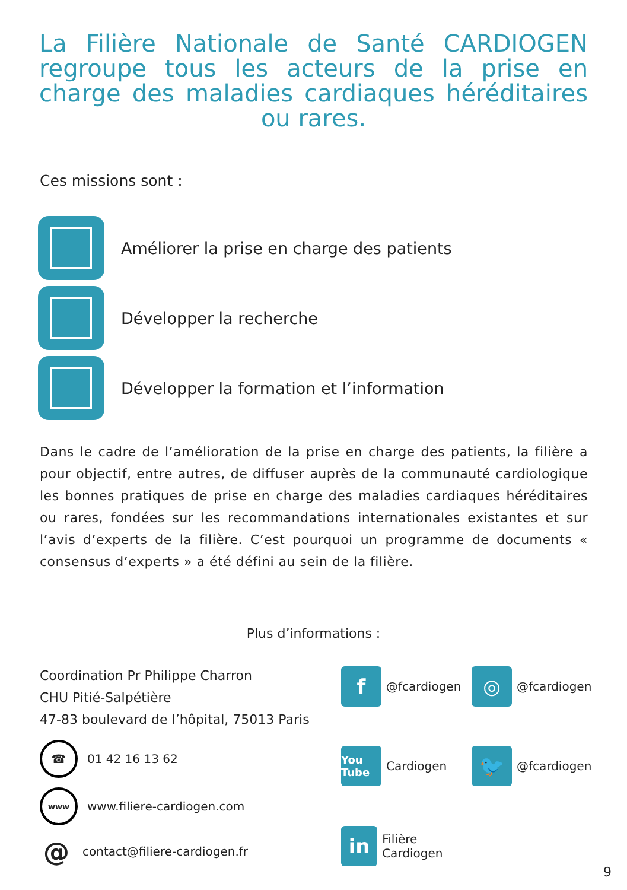La Filière Nationale de Santé CARDIOGEN regroupe tous les acteurs de la prise en charge des maladies cardiaques héréditaires ou rares.
Ces missions sont :
Améliorer la prise en charge des patients
Développer la recherche
Développer la formation et l’information
Dans le cadre de l’amélioration de la prise en charge des patients, la filière a pour objectif, entre autres, de diffuser auprès de la communauté cardiologique les bonnes pratiques de prise en charge des maladies cardiaques héréditaires ou rares, fondées sur les recommandations internationales existantes et sur l’avis d’experts de la filière. C’est pourquoi un programme de documents « consensus d’experts » a été défini au sein de la filière.
Plus d’informations :
Coordination Pr Philippe Charron
CHU Pitié-Salpétière
47-83 boulevard de l’hôpital, 75013 Paris
☎ 01 42 16 13 62
www www.filiere-cardiogen.com
@ contact@filiere-cardiogen.fr
f @fcardiogen
◎ @fcardiogen
You Tube Cardiogen
🐦 @fcardiogen
in Filière Cardiogen
9